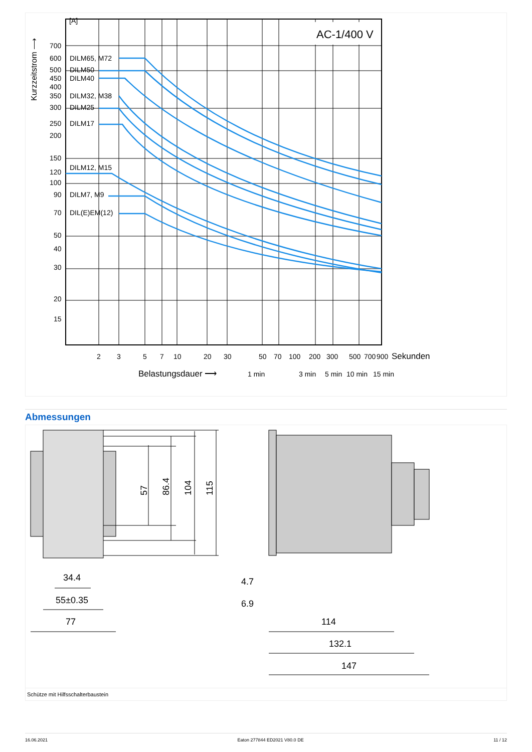AC-1/400 V
[A]
700
600
500
450
400
350
300
250
200
150
120
100
90
70
50
40
30
20
15
DILM65, M72
DILM50
DILM40
DILM32, M38
DILM25
DILM17
DILM12, M15
DILM7, M9
DIL(E)EM(12)
2
3
5
7
10
20
30
50
70
100
200
300
500
700
900
Sekunden
Belastungsdauer ⟶
1 min
3 min
5 min
10 min
15 min
Kurzzeitstrom ⟶
Abmessungen
57
86.4
104
115
34.4
55±0.35
77
4.7
6.9
114
132.1
147
Schütze mit Hilfsschalterbaustein
16.06.2021 Eaton 277844 ED2021 V80.0 DE 11 / 12